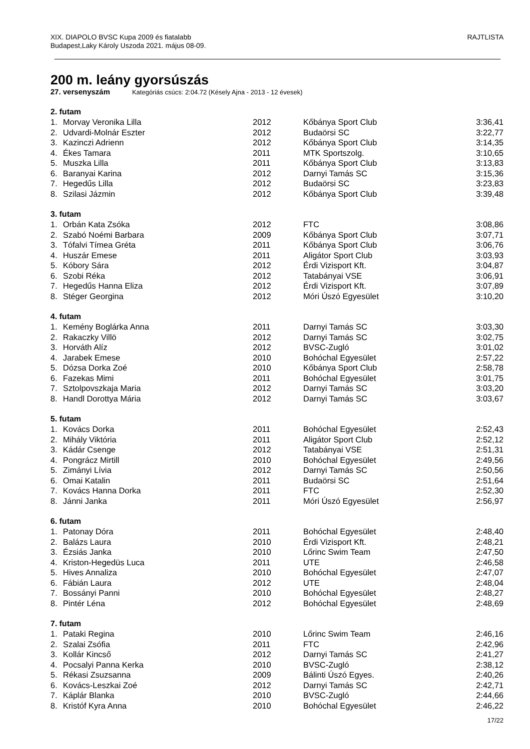XIX. DIAPOLO BVSC Kupa 2009 és fiatalabb
Budapest,Laky Károly Uszoda 2021. május 08-09.
RAJTLISTA
200 m. leány gyorsúszás
27. versenyszám Kategóriás csúcs: 2:04.72 (Késely Ajna - 2013 - 12 évesek)
| 2. futam | | | | |
| --- | --- | --- | --- | --- |
| 1. | Morvay Veronika Lilla | 2012 | Kőbánya Sport Club | 3:36,41 |
| 2. | Udvardi-Molnár Eszter | 2012 | Budaörsi SC | 3:22,77 |
| 3. | Kazinczi Adrienn | 2012 | Kőbánya Sport Club | 3:14,35 |
| 4. | Ékes Tamara | 2011 | MTK Sportszolg. | 3:10,65 |
| 5. | Muszka Lilla | 2011 | Kőbánya Sport Club | 3:13,83 |
| 6. | Baranyai Karina | 2012 | Darnyi Tamás SC | 3:15,36 |
| 7. | Hegedűs Lilla | 2012 | Budaörsi SC | 3:23,83 |
| 8. | Szilasi Jázmin | 2012 | Kőbánya Sport Club | 3:39,48 |
| 3. futam | | | | |
| 1. | Orbán Kata Zsóka | 2012 | FTC | 3:08,86 |
| 2. | Szabó Noémi Barbara | 2009 | Kőbánya Sport Club | 3:07,71 |
| 3. | Tófalvi Tímea Gréta | 2011 | Kőbánya Sport Club | 3:06,76 |
| 4. | Huszár Emese | 2011 | Aligátor Sport Club | 3:03,93 |
| 5. | Kóbory Sára | 2012 | Érdi Vizisport Kft. | 3:04,87 |
| 6. | Szobi Réka | 2012 | Tatabányai VSE | 3:06,91 |
| 7. | Hegedűs Hanna Eliza | 2012 | Érdi Vizisport Kft. | 3:07,89 |
| 8. | Stéger Georgina | 2012 | Móri Úszó Egyesület | 3:10,20 |
| 4. futam | | | | |
| 1. | Kemény Boglárka Anna | 2011 | Darnyi Tamás SC | 3:03,30 |
| 2. | Rakaczky Villö | 2012 | Darnyi Tamás SC | 3:02,75 |
| 3. | Horváth Alíz | 2012 | BVSC-Zugló | 3:01,02 |
| 4. | Jarabek Emese | 2010 | Bohóchal Egyesület | 2:57,22 |
| 5. | Dózsa Dorka Zoé | 2010 | Kőbánya Sport Club | 2:58,78 |
| 6. | Fazekas Mimi | 2011 | Bohóchal Egyesület | 3:01,75 |
| 7. | Sztolpovszkaja Maria | 2012 | Darnyi Tamás SC | 3:03,20 |
| 8. | Handl Dorottya Mária | 2012 | Darnyi Tamás SC | 3:03,67 |
| 5. futam | | | | |
| 1. | Kovács Dorka | 2011 | Bohóchal Egyesület | 2:52,43 |
| 2. | Mihály Viktória | 2011 | Aligátor Sport Club | 2:52,12 |
| 3. | Kádár Csenge | 2012 | Tatabányai VSE | 2:51,31 |
| 4. | Pongrácz Mirtill | 2010 | Bohóchal Egyesület | 2:49,56 |
| 5. | Zimányi Lívia | 2012 | Darnyi Tamás SC | 2:50,56 |
| 6. | Omai Katalin | 2011 | Budaörsi SC | 2:51,64 |
| 7. | Kovács Hanna Dorka | 2011 | FTC | 2:52,30 |
| 8. | Jánni Janka | 2011 | Móri Úszó Egyesület | 2:56,97 |
| 6. futam | | | | |
| 1. | Patonay Dóra | 2011 | Bohóchal Egyesület | 2:48,40 |
| 2. | Balázs Laura | 2010 | Érdi Vizisport Kft. | 2:48,21 |
| 3. | Ézsiás Janka | 2010 | Lőrinc Swim Team | 2:47,50 |
| 4. | Kriston-Hegedüs Luca | 2011 | UTE | 2:46,58 |
| 5. | Hives Annaliza | 2010 | Bohóchal Egyesület | 2:47,07 |
| 6. | Fábián Laura | 2012 | UTE | 2:48,04 |
| 7. | Bossányi Panni | 2010 | Bohóchal Egyesület | 2:48,27 |
| 8. | Pintér Léna | 2012 | Bohóchal Egyesület | 2:48,69 |
| 7. futam | | | | |
| 1. | Pataki Regina | 2010 | Lőrinc Swim Team | 2:46,16 |
| 2. | Szalai Zsófia | 2011 | FTC | 2:42,96 |
| 3. | Kollár Kincső | 2012 | Darnyi Tamás SC | 2:41,27 |
| 4. | Pocsalyi Panna Kerka | 2010 | BVSC-Zugló | 2:38,12 |
| 5. | Rékasi Zsuzsanna | 2009 | Bálinti Úszó Egyes. | 2:40,26 |
| 6. | Kovács-Leszkai Zoé | 2012 | Darnyi Tamás SC | 2:42,71 |
| 7. | Káplár Blanka | 2010 | BVSC-Zugló | 2:44,66 |
| 8. | Kristóf Kyra Anna | 2010 | Bohóchal Egyesület | 2:46,22 |
17/22